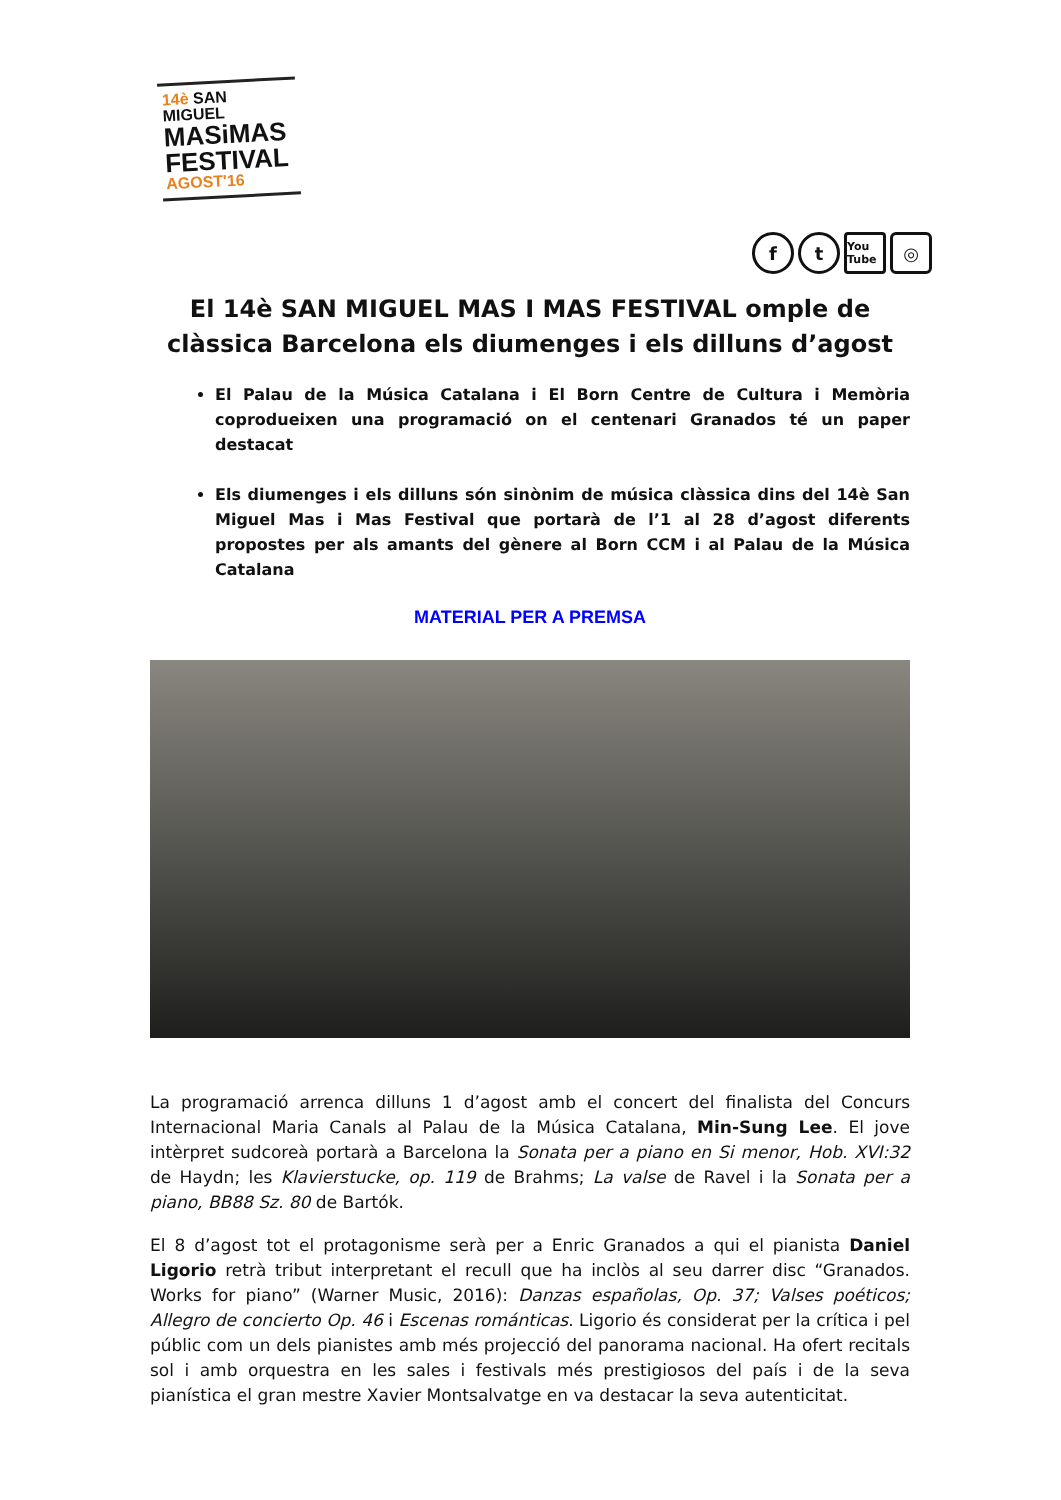14è SAN MIGUEL
MASiMAS
FESTIVAL
AGOST'16
ft You Tube ◎
El 14è SAN MIGUEL MAS I MAS FESTIVAL omple de clàssica Barcelona els diumenges i els dilluns d’agost
El Palau de la Música Catalana i El Born Centre de Cultura i Memòria coprodueixen una programació on el centenari Granados té un paper destacat
Els diumenges i els dilluns són sinònim de música clàssica dins del 14è San Miguel Mas i Mas Festival que portarà de l’1 al 28 d’agost diferents propostes per als amants del gènere al Born CCM i al Palau de la Música Catalana
MATERIAL PER A PREMSA
La programació arrenca dilluns 1 d’agost amb el concert del finalista del Concurs Internacional Maria Canals al Palau de la Música Catalana, Min-Sung Lee. El jove intèrpret sudcoreà portarà a Barcelona la Sonata per a piano en Si menor, Hob. XVI:32 de Haydn; les Klavierstucke, op. 119 de Brahms; La valse de Ravel i la Sonata per a piano, BB88 Sz. 80 de Bartók.
El 8 d’agost tot el protagonisme serà per a Enric Granados a qui el pianista Daniel Ligorio retrà tribut interpretant el recull que ha inclòs al seu darrer disc “Granados. Works for piano” (Warner Music, 2016): Danzas españolas, Op. 37; Valses poéticos; Allegro de concierto Op. 46 i Escenas románticas. Ligorio és considerat per la crítica i pel públic com un dels pianistes amb més projecció del panorama nacional. Ha ofert recitals sol i amb orquestra en les sales i festivals més prestigiosos del país i de la seva pianística el gran mestre Xavier Montsalvatge en va destacar la seva autenticitat.